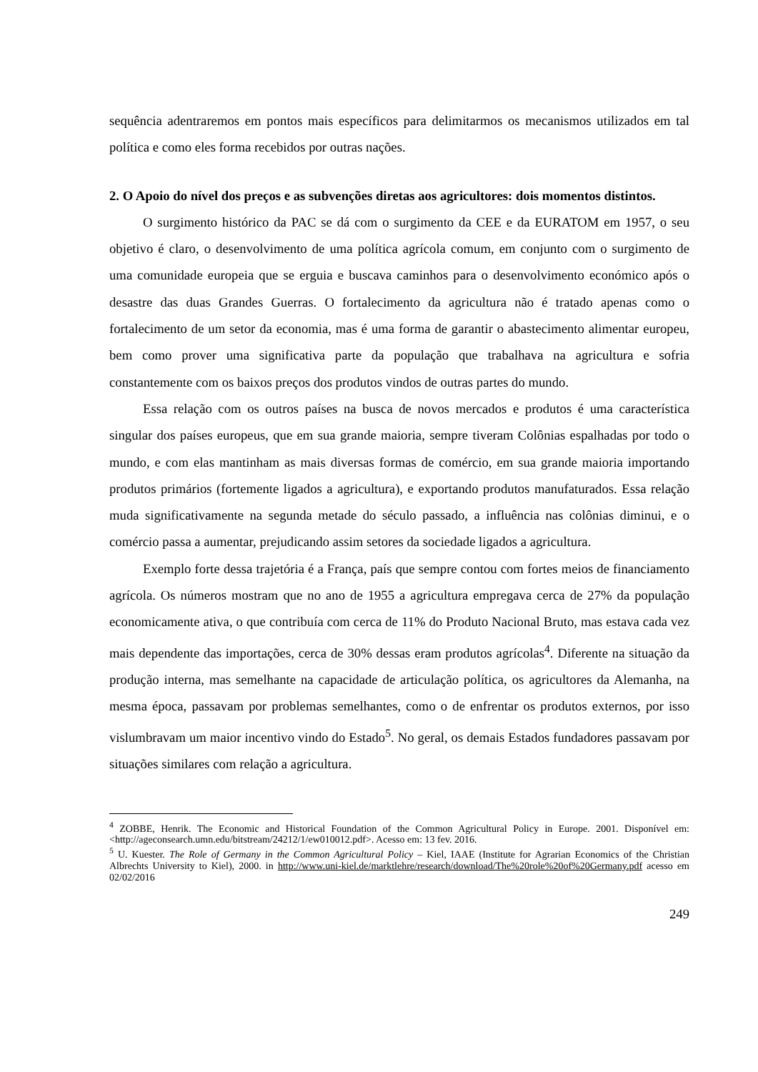sequência adentraremos em pontos mais específicos para delimitarmos os mecanismos utilizados em tal política e como eles forma recebidos por outras nações.
2. O Apoio do nível dos preços e as subvenções diretas aos agricultores: dois momentos distintos.
O surgimento histórico da PAC se dá com o surgimento da CEE e da EURATOM em 1957, o seu objetivo é claro, o desenvolvimento de uma política agrícola comum, em conjunto com o surgimento de uma comunidade europeia que se erguia e buscava caminhos para o desenvolvimento económico após o desastre das duas Grandes Guerras. O fortalecimento da agricultura não é tratado apenas como o fortalecimento de um setor da economia, mas é uma forma de garantir o abastecimento alimentar europeu, bem como prover uma significativa parte da população que trabalhava na agricultura e sofria constantemente com os baixos preços dos produtos vindos de outras partes do mundo.
Essa relação com os outros países na busca de novos mercados e produtos é uma característica singular dos países europeus, que em sua grande maioria, sempre tiveram Colônias espalhadas por todo o mundo, e com elas mantinham as mais diversas formas de comércio, em sua grande maioria importando produtos primários (fortemente ligados a agricultura), e exportando produtos manufaturados. Essa relação muda significativamente na segunda metade do século passado, a influência nas colônias diminui, e o comércio passa a aumentar, prejudicando assim setores da sociedade ligados a agricultura.
Exemplo forte dessa trajetória é a França, país que sempre contou com fortes meios de financiamento agrícola. Os números mostram que no ano de 1955 a agricultura empregava cerca de 27% da população economicamente ativa, o que contribuía com cerca de 11% do Produto Nacional Bruto, mas estava cada vez mais dependente das importações, cerca de 30% dessas eram produtos agrícolas<sup>4</sup>. Diferente na situação da produção interna, mas semelhante na capacidade de articulação política, os agricultores da Alemanha, na mesma época, passavam por problemas semelhantes, como o de enfrentar os produtos externos, por isso vislumbravam um maior incentivo vindo do Estado<sup>5</sup>. No geral, os demais Estados fundadores passavam por situações similares com relação a agricultura.
<sup>4</sup> ZOBBE, Henrik. The Economic and Historical Foundation of the Common Agricultural Policy in Europe. 2001. Disponível em: <http://ageconsearch.umn.edu/bitstream/24212/1/ew010012.pdf>. Acesso em: 13 fev. 2016.
<sup>5</sup> U. Kuester. The Role of Germany in the Common Agricultural Policy – Kiel, IAAE (Institute for Agrarian Economics of the Christian Albrechts University to Kiel), 2000. in http://www.uni-kiel.de/marktlehre/research/download/The%20role%20of%20Germany.pdf acesso em 02/02/2016
249